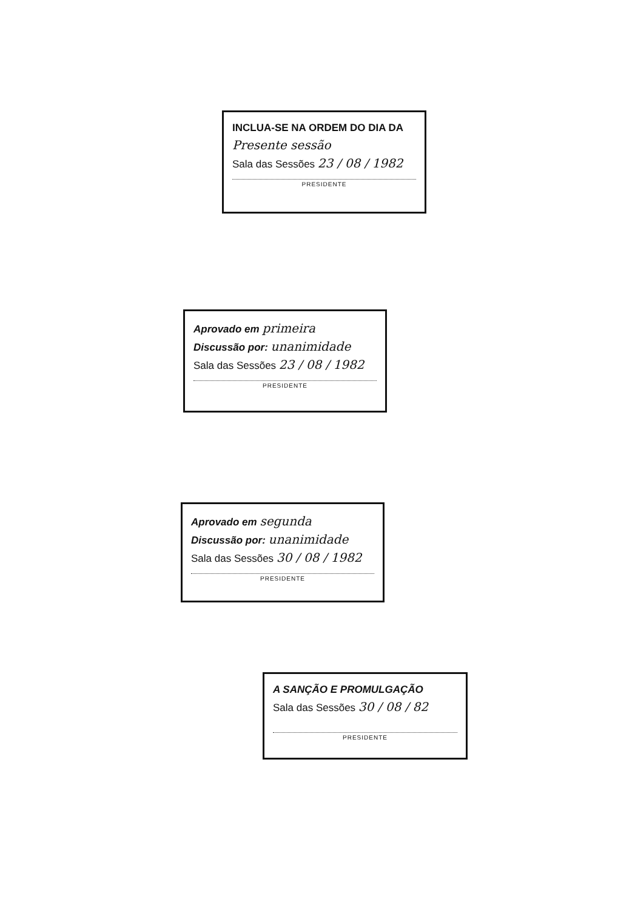INCLUA-SE NA ORDEM DO DIA DA
Presente sessão
Sala das Sessões 23 / 08 / 1982
PRESIDENTE
Aprovado em primeira
Discussão por: unanimidade
Sala das Sessões 23 / 08 / 1982
PRESIDENTE
Aprovado em segunda
Discussão por: unanimidade
Sala das Sessões 30 / 08 / 1982
PRESIDENTE
A SANÇÃO E PROMULGAÇÃO
Sala das Sessões 30 / 08 / 82
PRESIDENTE